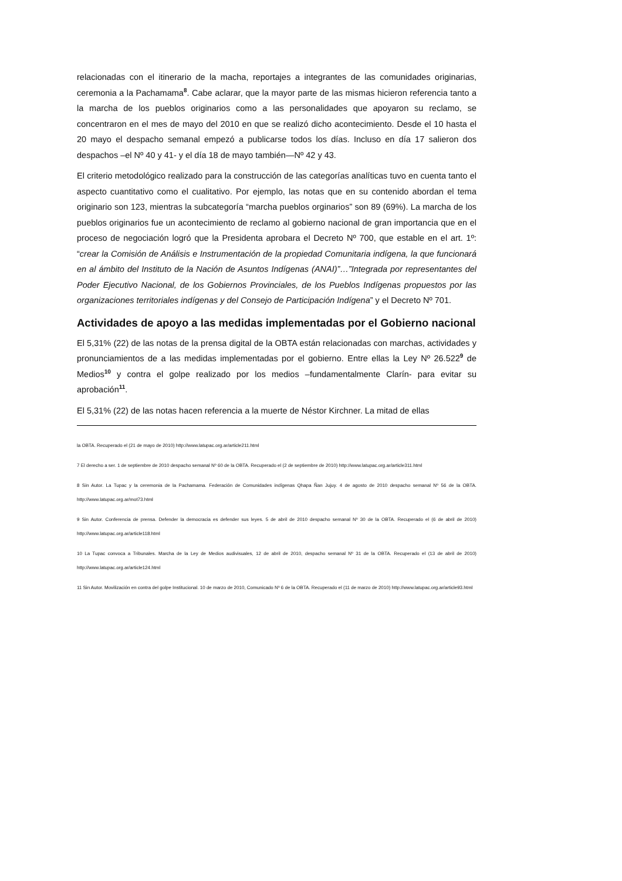relacionadas con el itinerario de la macha, reportajes a integrantes de las comunidades originarias, ceremonia a la Pachamama<sup>8</sup>. Cabe aclarar, que la mayor parte de las mismas hicieron referencia tanto a la marcha de los pueblos originarios como a las personalidades que apoyaron su reclamo, se concentraron en el mes de mayo del 2010 en que se realizó dicho acontecimiento. Desde el 10 hasta el 20 mayo el despacho semanal empezó a publicarse todos los días. Incluso en día 17 salieron dos despachos –el Nº 40 y 41- y el día 18 de mayo también—Nº 42 y 43.
El criterio metodológico realizado para la construcción de las categorías analíticas tuvo en cuenta tanto el aspecto cuantitativo como el cualitativo. Por ejemplo, las notas que en su contenido abordan el tema originario son 123, mientras la subcategoría “marcha pueblos orginarios” son 89 (69%). La marcha de los pueblos originarios fue un acontecimiento de reclamo al gobierno nacional de gran importancia que en el proceso de negociación logró que la Presidenta aprobara el Decreto Nº 700, que estable en el art. 1º: “crear la Comisión de Análisis e Instrumentación de la propiedad Comunitaria indígena, la que funcionará en al ámbito del Instituto de la Nación de Asuntos Indígenas (ANAI)”…”Integrada por representantes del Poder Ejecutivo Nacional, de los Gobiernos Provinciales, de los Pueblos Indígenas propuestos por las organizaciones territoriales indígenas y del Consejo de Participación Indígena” y el Decreto Nº 701.
Actividades de apoyo a las medidas implementadas por el Gobierno nacional
El 5,31% (22) de las notas de la prensa digital de la OBTA están relacionadas con marchas, actividades y pronunciamientos de a las medidas implementadas por el gobierno. Entre ellas la Ley Nº 26.522<sup>9</sup> de Medios<sup>10</sup> y contra el golpe realizado por los medios –fundamentalmente Clarín- para evitar su aprobación<sup>11</sup>.
El 5,31% (22) de las notas hacen referencia a la muerte de Néstor Kirchner. La mitad de ellas
la OBTA. Recuperado el (21 de mayo de 2010) http://www.latupac.org.ar/article211.html
7 El derecho a ser. 1 de septiembre de 2010 despacho semanal Nº 60 de la OBTA. Recuperado el (2 de septiembre de 2010) http://www.latupac.org.ar/article311.html
8 Sin Autor. La Tupac y la ceremonia de la Pachamama. Federación de Comunidades indígenas Qhapa Ñan Jujuy. 4 de agosto de 2010 despacho semanal Nº 56 de la OBTA. http://www.latupac.org.ar/mot73.html
9 Sin Autor. Conferencia de prensa. Defender la democracia es defender sus leyes. 5 de abril de 2010 despacho semanal Nº 30 de la OBTA. Recuperado el (6 de abril de 2010) http://www.latupac.org.ar/article118.html
10 La Tupac convoca a Tribunales. Marcha de la Ley de Medios audivisuales, 12 de abril de 2010, despacho semanal Nº 31 de la OBTA. Recuperado el (13 de abril de 2010) http://www.latupac.org.ar/article124.html
11 Sin Autor. Movilización en contra del golpe Institucional. 10 de marzo de 2010, Comunicado Nº 6 de la OBTA. Recuperado el (11 de marzo de 2010) http://www.latupac.org.ar/article93.html